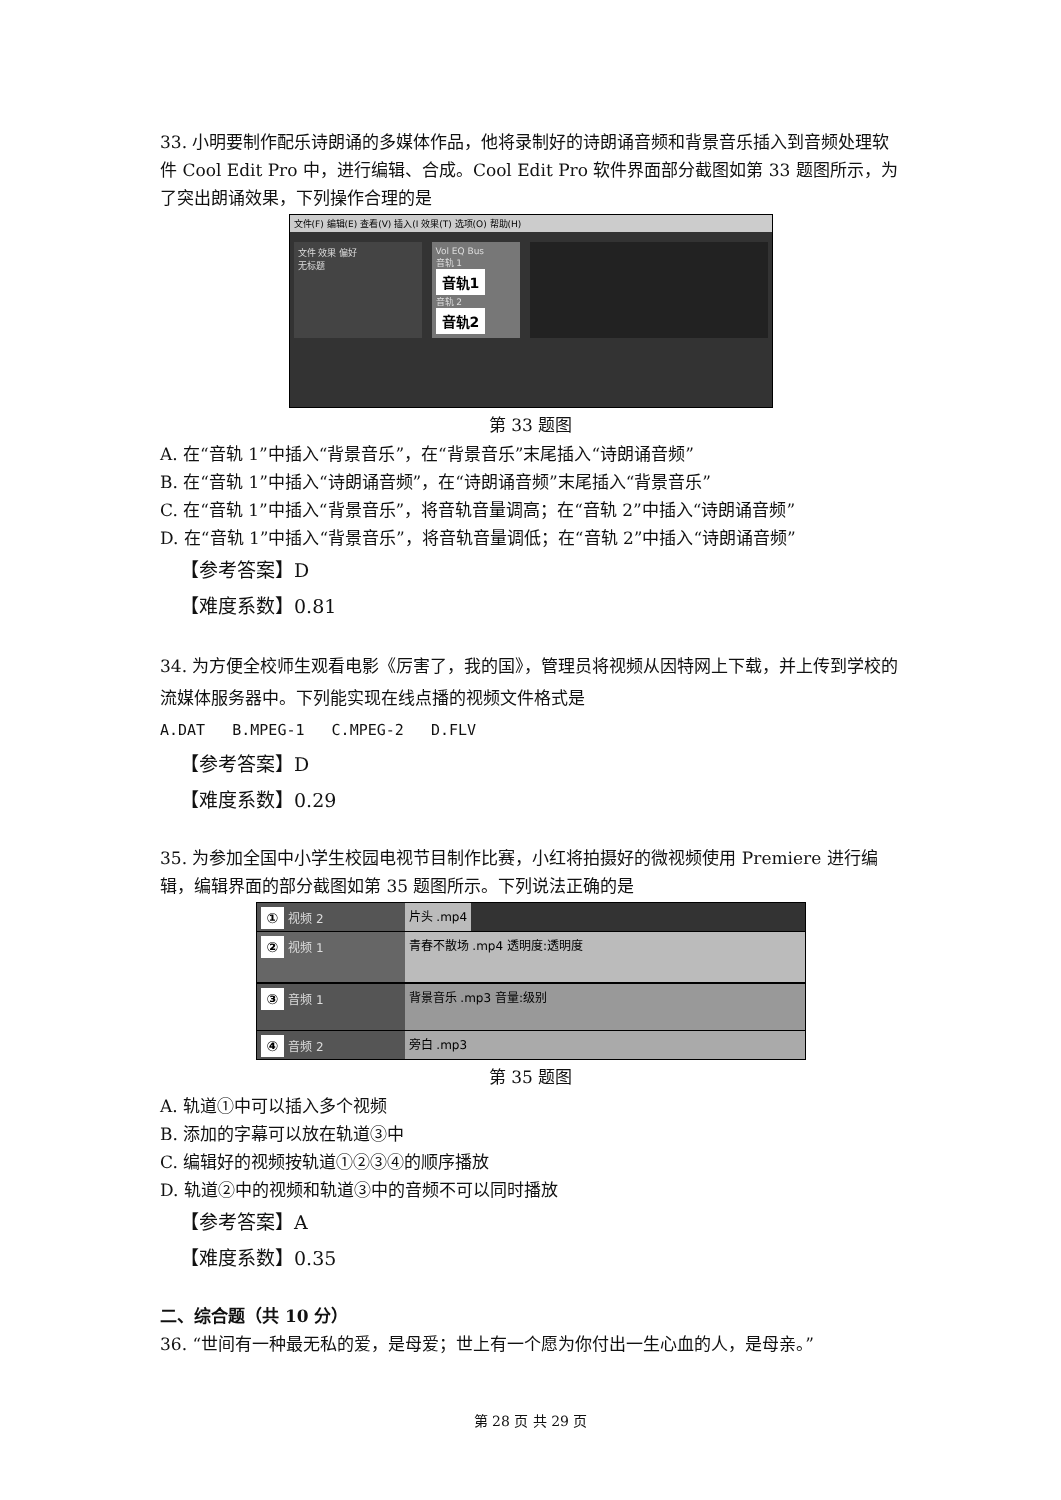33. 小明要制作配乐诗朗诵的多媒体作品，他将录制好的诗朗诵音频和背景音乐插入到音频处理软件 Cool Edit Pro 中，进行编辑、合成。Cool Edit Pro 软件界面部分截图如第 33 题图所示，为了突出朗诵效果，下列操作合理的是
文件(F) 编辑(E) 查看(V) 插入(I 效果(T) 选项(O) 帮助(H)
文件 效果 偏好
无标题
Vol EQ Bus
音轨 1
音轨1
音轨 2
音轨2
第 33 题图
A. 在“音轨 1”中插入“背景音乐”，在“背景音乐”末尾插入“诗朗诵音频”
B. 在“音轨 1”中插入“诗朗诵音频”，在“诗朗诵音频”末尾插入“背景音乐”
C. 在“音轨 1”中插入“背景音乐”，将音轨音量调高；在“音轨 2”中插入“诗朗诵音频”
D. 在“音轨 1”中插入“背景音乐”，将音轨音量调低；在“音轨 2”中插入“诗朗诵音频”
【参考答案】D
【难度系数】0.81
34. 为方便全校师生观看电影《厉害了，我的国》，管理员将视频从因特网上下载，并上传到学校的流媒体服务器中。下列能实现在线点播的视频文件格式是
A.DAT B.MPEG-1 C.MPEG-2 D.FLV
【参考答案】D
【难度系数】0.29
35. 为参加全国中小学生校园电视节目制作比赛，小红将拍摄好的微视频使用 Premiere 进行编辑，编辑界面的部分截图如第 35 题图所示。下列说法正确的是
① 视频 2 片头 .mp4
② 视频 1 青春不散场 .mp4 透明度:透明度
③ 音频 1 背景音乐 .mp3 音量:级别
④ 音频 2 旁白 .mp3
第 35 题图
A. 轨道①中可以插入多个视频
B. 添加的字幕可以放在轨道③中
C. 编辑好的视频按轨道①②③④的顺序播放
D. 轨道②中的视频和轨道③中的音频不可以同时播放
【参考答案】A
【难度系数】0.35
二、综合题（共 10 分）
36. “世间有一种最无私的爱，是母爱；世上有一个愿为你付出一生心血的人，是母亲。”
第 28 页 共 29 页